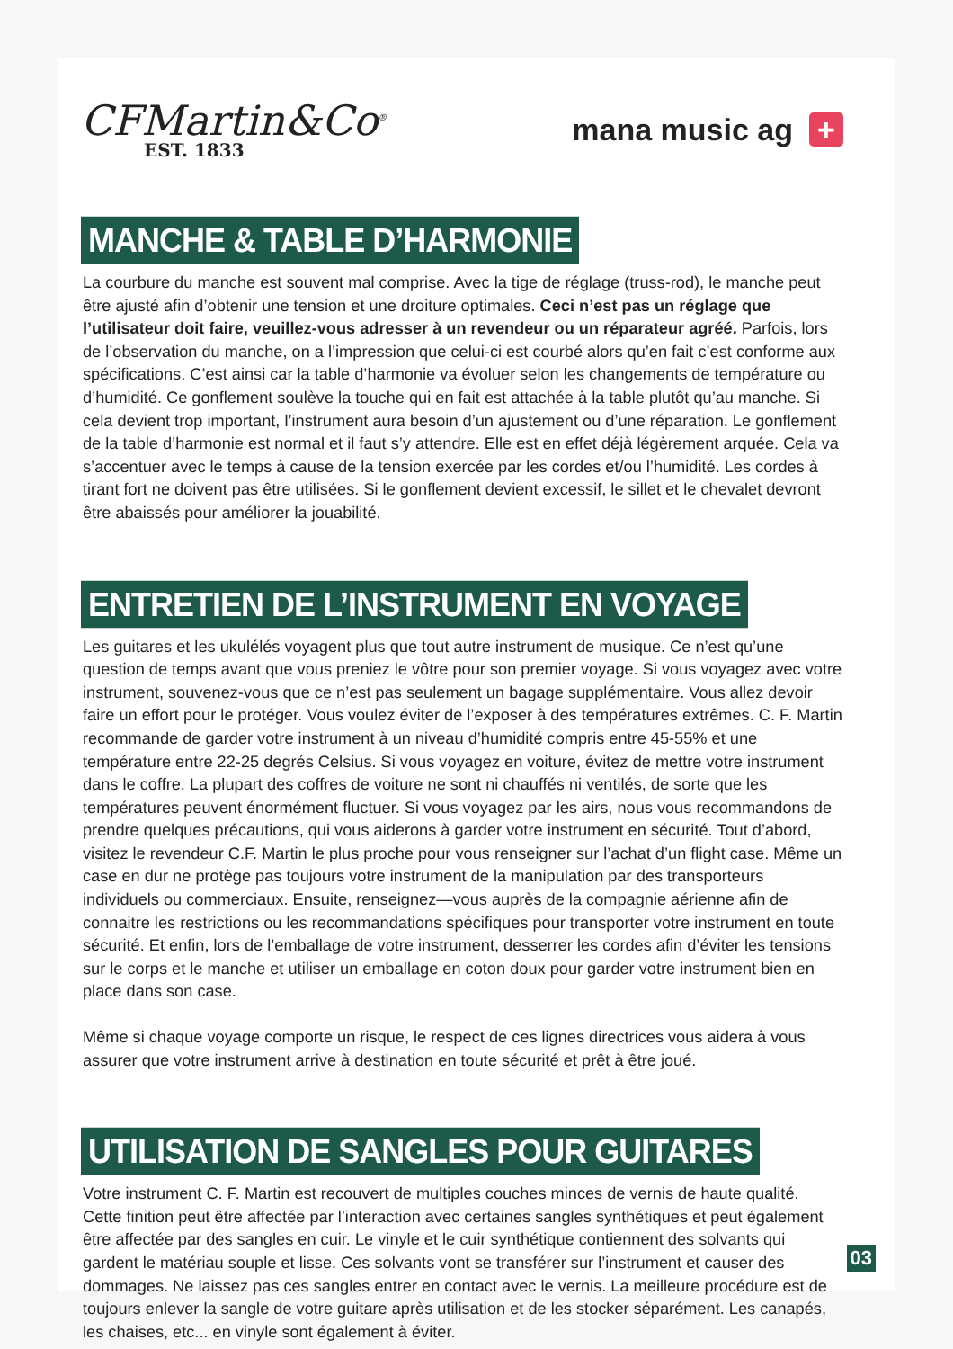CFMartin&Co<sup>®</sup>
EST. 1833
mana music ag +
MANCHE & TABLE D’HARMONIE
La courbure du manche est souvent mal comprise. Avec la tige de réglage (truss-rod), le manche peut être ajusté afin d’obtenir une tension et une droiture optimales. Ceci n’est pas un réglage que l’utilisateur doit faire, veuillez-vous adresser à un revendeur ou un réparateur agréé. Parfois, lors de l’observation du manche, on a l’impression que celui-ci est courbé alors qu’en fait c’est conforme aux spécifications. C’est ainsi car la table d’harmonie va évoluer selon les changements de température ou d’humidité. Ce gonflement soulève la touche qui en fait est attachée à la table plutôt qu’au manche. Si cela devient trop important, l’instrument aura besoin d’un ajustement ou d’une réparation. Le gonflement de la table d’harmonie est normal et il faut s’y attendre. Elle est en effet déjà légèrement arquée. Cela va s’accentuer avec le temps à cause de la tension exercée par les cordes et/ou l’humidité. Les cordes à tirant fort ne doivent pas être utilisées. Si le gonflement devient excessif, le sillet et le chevalet devront être abaissés pour améliorer la jouabilité.
ENTRETIEN DE L’INSTRUMENT EN VOYAGE
Les guitares et les ukulélés voyagent plus que tout autre instrument de musique. Ce n’est qu’une question de temps avant que vous preniez le vôtre pour son premier voyage. Si vous voyagez avec votre instrument, souvenez-vous que ce n’est pas seulement un bagage supplémentaire. Vous allez devoir faire un effort pour le protéger. Vous voulez éviter de l’exposer à des températures extrêmes. C. F. Martin recommande de garder votre instrument à un niveau d’humidité compris entre 45-55% et une température entre 22-25 degrés Celsius. Si vous voyagez en voiture, évitez de mettre votre instrument dans le coffre. La plupart des coffres de voiture ne sont ni chauffés ni ventilés, de sorte que les températures peuvent énormément fluctuer. Si vous voyagez par les airs, nous vous recommandons de prendre quelques précautions, qui vous aiderons à garder votre instrument en sécurité. Tout d’abord, visitez le revendeur C.F. Martin le plus proche pour vous renseigner sur l’achat d’un flight case. Même un case en dur ne protège pas toujours votre instrument de la manipulation par des transporteurs individuels ou commerciaux. Ensuite, renseignez—vous auprès de la compagnie aérienne afin de connaitre les restrictions ou les recommandations spécifiques pour transporter votre instrument en toute sécurité. Et enfin, lors de l’emballage de votre instrument, desserrer les cordes afin d’éviter les tensions sur le corps et le manche et utiliser un emballage en coton doux pour garder votre instrument bien en place dans son case.
Même si chaque voyage comporte un risque, le respect de ces lignes directrices vous aidera à vous assurer que votre instrument arrive à destination en toute sécurité et prêt à être joué.
UTILISATION DE SANGLES POUR GUITARES
Votre instrument C. F. Martin est recouvert de multiples couches minces de vernis de haute qualité.
Cette finition peut être affectée par l’interaction avec certaines sangles synthétiques et peut également être affectée par des sangles en cuir. Le vinyle et le cuir synthétique contiennent des solvants qui gardent le matériau souple et lisse. Ces solvants vont se transférer sur l’instrument et causer des dommages. Ne laissez pas ces sangles entrer en contact avec le vernis. La meilleure procédure est de toujours enlever la sangle de votre guitare après utilisation et de les stocker séparément. Les canapés, les chaises, etc... en vinyle sont également à éviter.
03